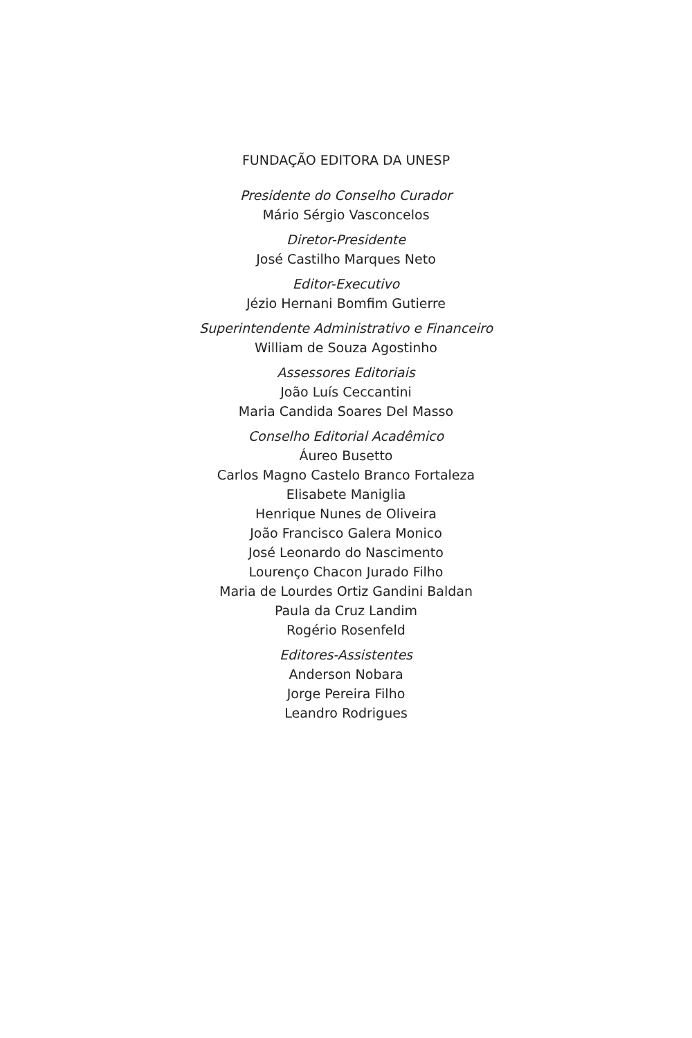FUNDAÇÃO EDITORA DA UNESP
Presidente do Conselho Curador
Mário Sérgio Vasconcelos
Diretor-Presidente
José Castilho Marques Neto
Editor-Executivo
Jézio Hernani Bomfim Gutierre
Superintendente Administrativo e Financeiro
William de Souza Agostinho
Assessores Editoriais
João Luís Ceccantini
Maria Candida Soares Del Masso
Conselho Editorial Acadêmico
Áureo Busetto
Carlos Magno Castelo Branco Fortaleza
Elisabete Maniglia
Henrique Nunes de Oliveira
João Francisco Galera Monico
José Leonardo do Nascimento
Lourenço Chacon Jurado Filho
Maria de Lourdes Ortiz Gandini Baldan
Paula da Cruz Landim
Rogério Rosenfeld
Editores-Assistentes
Anderson Nobara
Jorge Pereira Filho
Leandro Rodrigues